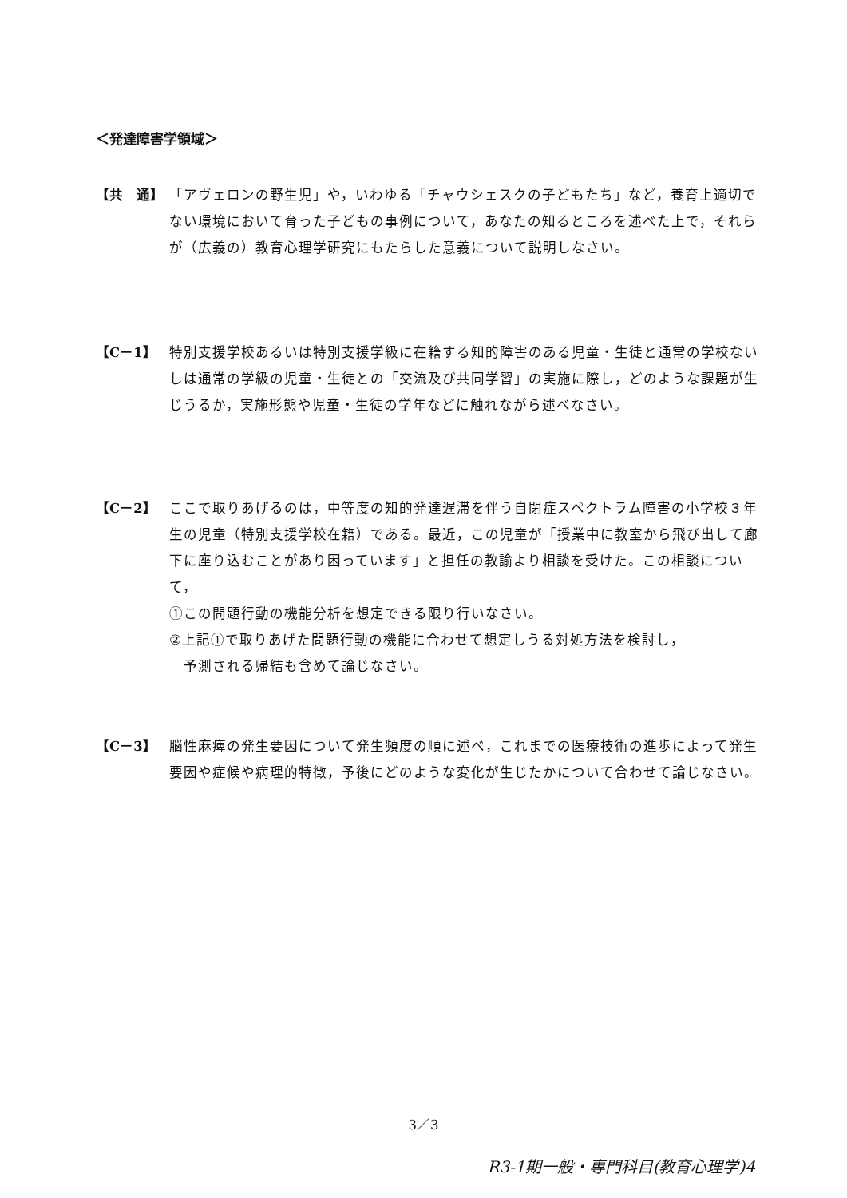＜発達障害学領域＞
【共　通】 「アヴェロンの野生児」や，いわゆる「チャウシェスクの子どもたち」など，養育上適切でない環境において育った子どもの事例について，あなたの知るところを述べた上で，それらが（広義の）教育心理学研究にもたらした意義について説明しなさい。
【C－1】 特別支援学校あるいは特別支援学級に在籍する知的障害のある児童・生徒と通常の学校ないしは通常の学級の児童・生徒との「交流及び共同学習」の実施に際し，どのような課題が生じうるか，実施形態や児童・生徒の学年などに触れながら述べなさい。
【C－2】 ここで取りあげるのは，中等度の知的発達遅滞を伴う自閉症スペクトラム障害の小学校３年生の児童（特別支援学校在籍）である。最近，この児童が「授業中に教室から飛び出して廊下に座り込むことがあり困っています」と担任の教諭より相談を受けた。この相談について，
①この問題行動の機能分析を想定できる限り行いなさい。
②上記①で取りあげた問題行動の機能に合わせて想定しうる対処方法を検討し，
　予測される帰結も含めて論じなさい。
【C－3】 脳性麻痺の発生要因について発生頻度の順に述べ，これまでの医療技術の進歩によって発生要因や症候や病理的特徴，予後にどのような変化が生じたかについて合わせて論じなさい。
3／3
R3-1期一般・専門科目(教育心理学)4